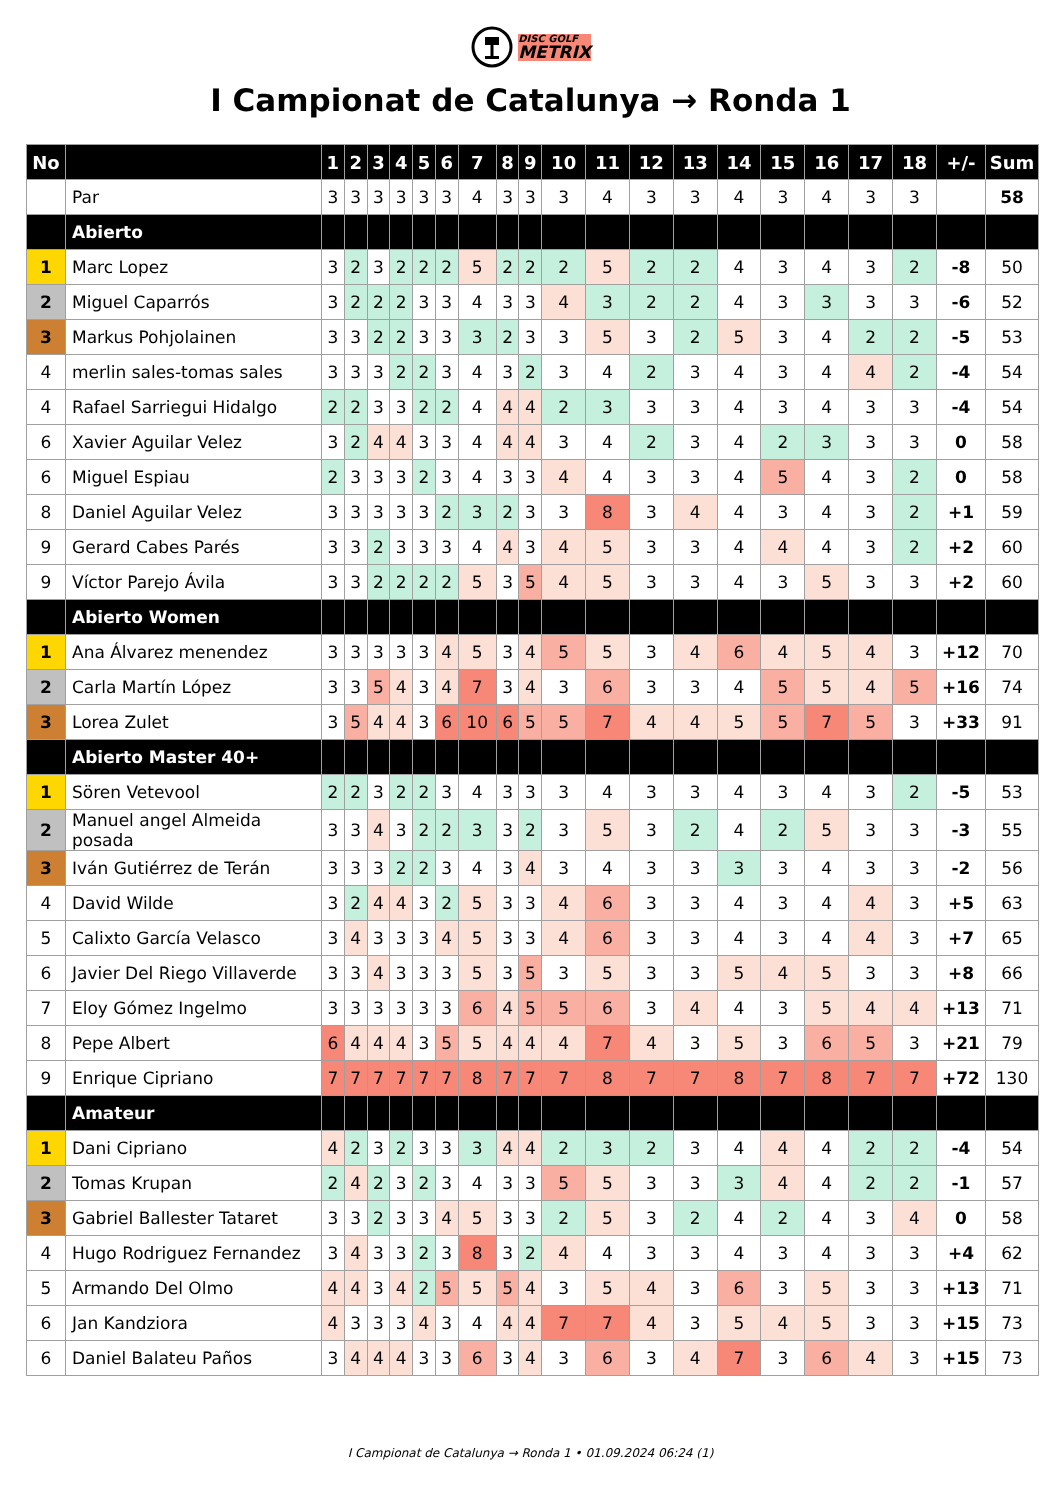DISC GOLF
METRIX
I Campionat de Catalunya → Ronda 1
| No | | 1 | 2 | 3 | 4 | 5 | 6 | 7 | 8 | 9 | 10 | 11 | 12 | 13 | 14 | 15 | 16 | 17 | 18 | +/- | Sum |
| --- | --- | --- | --- | --- | --- | --- | --- | --- | --- | --- | --- | --- | --- | --- | --- | --- | --- | --- | --- | --- | --- |
| | Par | 3 | 3 | 3 | 3 | 3 | 3 | 4 | 3 | 3 | 3 | 4 | 3 | 3 | 4 | 3 | 4 | 3 | 3 | | 58 |
| | Abierto | | | | | | | | | | | | | | | | | | | | |
| 1 | Marc Lopez | 3 | 2 | 3 | 2 | 2 | 2 | 5 | 2 | 2 | 2 | 5 | 2 | 2 | 4 | 3 | 4 | 3 | 2 | -8 | 50 |
| 2 | Miguel Caparrós | 3 | 2 | 2 | 2 | 3 | 3 | 4 | 3 | 3 | 4 | 3 | 2 | 2 | 4 | 3 | 3 | 3 | 3 | -6 | 52 |
| 3 | Markus Pohjolainen | 3 | 3 | 2 | 2 | 3 | 3 | 3 | 2 | 3 | 3 | 5 | 3 | 2 | 5 | 3 | 4 | 2 | 2 | -5 | 53 |
| 4 | merlin sales-tomas sales | 3 | 3 | 3 | 2 | 2 | 3 | 4 | 3 | 2 | 3 | 4 | 2 | 3 | 4 | 3 | 4 | 4 | 2 | -4 | 54 |
| 4 | Rafael Sarriegui Hidalgo | 2 | 2 | 3 | 3 | 2 | 2 | 4 | 4 | 4 | 2 | 3 | 3 | 3 | 4 | 3 | 4 | 3 | 3 | -4 | 54 |
| 6 | Xavier Aguilar Velez | 3 | 2 | 4 | 4 | 3 | 3 | 4 | 4 | 4 | 3 | 4 | 2 | 3 | 4 | 2 | 3 | 3 | 3 | 0 | 58 |
| 6 | Miguel Espiau | 2 | 3 | 3 | 3 | 2 | 3 | 4 | 3 | 3 | 4 | 4 | 3 | 3 | 4 | 5 | 4 | 3 | 2 | 0 | 58 |
| 8 | Daniel Aguilar Velez | 3 | 3 | 3 | 3 | 3 | 2 | 3 | 2 | 3 | 3 | 8 | 3 | 4 | 4 | 3 | 4 | 3 | 2 | +1 | 59 |
| 9 | Gerard Cabes Parés | 3 | 3 | 2 | 3 | 3 | 3 | 4 | 4 | 3 | 4 | 5 | 3 | 3 | 4 | 4 | 4 | 3 | 2 | +2 | 60 |
| 9 | Víctor Parejo Ávila | 3 | 3 | 2 | 2 | 2 | 2 | 5 | 3 | 5 | 4 | 5 | 3 | 3 | 4 | 3 | 5 | 3 | 3 | +2 | 60 |
| | Abierto Women | | | | | | | | | | | | | | | | | | | | |
| 1 | Ana Álvarez menendez | 3 | 3 | 3 | 3 | 3 | 4 | 5 | 3 | 4 | 5 | 5 | 3 | 4 | 6 | 4 | 5 | 4 | 3 | +12 | 70 |
| 2 | Carla Martín López | 3 | 3 | 5 | 4 | 3 | 4 | 7 | 3 | 4 | 3 | 6 | 3 | 3 | 4 | 5 | 5 | 4 | 5 | +16 | 74 |
| 3 | Lorea Zulet | 3 | 5 | 4 | 4 | 3 | 6 | 10 | 6 | 5 | 5 | 7 | 4 | 4 | 5 | 5 | 7 | 5 | 3 | +33 | 91 |
| | Abierto Master 40+ | | | | | | | | | | | | | | | | | | | | |
| 1 | Sören Vetevool | 2 | 2 | 3 | 2 | 2 | 3 | 4 | 3 | 3 | 3 | 4 | 3 | 3 | 4 | 3 | 4 | 3 | 2 | -5 | 53 |
| 2 | Manuel angel Almeida posada | 3 | 3 | 4 | 3 | 2 | 2 | 3 | 3 | 2 | 3 | 5 | 3 | 2 | 4 | 2 | 5 | 3 | 3 | -3 | 55 |
| 3 | Iván Gutiérrez de Terán | 3 | 3 | 3 | 2 | 2 | 3 | 4 | 3 | 4 | 3 | 4 | 3 | 3 | 3 | 3 | 4 | 3 | 3 | -2 | 56 |
| 4 | David Wilde | 3 | 2 | 4 | 4 | 3 | 2 | 5 | 3 | 3 | 4 | 6 | 3 | 3 | 4 | 3 | 4 | 4 | 3 | +5 | 63 |
| 5 | Calixto García Velasco | 3 | 4 | 3 | 3 | 3 | 4 | 5 | 3 | 3 | 4 | 6 | 3 | 3 | 4 | 3 | 4 | 4 | 3 | +7 | 65 |
| 6 | Javier Del Riego Villaverde | 3 | 3 | 4 | 3 | 3 | 3 | 5 | 3 | 5 | 3 | 5 | 3 | 3 | 5 | 4 | 5 | 3 | 3 | +8 | 66 |
| 7 | Eloy Gómez Ingelmo | 3 | 3 | 3 | 3 | 3 | 3 | 6 | 4 | 5 | 5 | 6 | 3 | 4 | 4 | 3 | 5 | 4 | 4 | +13 | 71 |
| 8 | Pepe Albert | 6 | 4 | 4 | 4 | 3 | 5 | 5 | 4 | 4 | 4 | 7 | 4 | 3 | 5 | 3 | 6 | 5 | 3 | +21 | 79 |
| 9 | Enrique Cipriano | 7 | 7 | 7 | 7 | 7 | 7 | 8 | 7 | 7 | 7 | 8 | 7 | 7 | 8 | 7 | 8 | 7 | 7 | +72 | 130 |
| | Amateur | | | | | | | | | | | | | | | | | | | | |
| 1 | Dani Cipriano | 4 | 2 | 3 | 2 | 3 | 3 | 3 | 4 | 4 | 2 | 3 | 2 | 3 | 4 | 4 | 4 | 2 | 2 | -4 | 54 |
| 2 | Tomas Krupan | 2 | 4 | 2 | 3 | 2 | 3 | 4 | 3 | 3 | 5 | 5 | 3 | 3 | 3 | 4 | 4 | 2 | 2 | -1 | 57 |
| 3 | Gabriel Ballester Tataret | 3 | 3 | 2 | 3 | 3 | 4 | 5 | 3 | 3 | 2 | 5 | 3 | 2 | 4 | 2 | 4 | 3 | 4 | 0 | 58 |
| 4 | Hugo Rodriguez Fernandez | 3 | 4 | 3 | 3 | 2 | 3 | 8 | 3 | 2 | 4 | 4 | 3 | 3 | 4 | 3 | 4 | 3 | 3 | +4 | 62 |
| 5 | Armando Del Olmo | 4 | 4 | 3 | 4 | 2 | 5 | 5 | 5 | 4 | 3 | 5 | 4 | 3 | 6 | 3 | 5 | 3 | 3 | +13 | 71 |
| 6 | Jan Kandziora | 4 | 3 | 3 | 3 | 4 | 3 | 4 | 4 | 4 | 7 | 7 | 4 | 3 | 5 | 4 | 5 | 3 | 3 | +15 | 73 |
| 6 | Daniel Balateu Paños | 3 | 4 | 4 | 4 | 3 | 3 | 6 | 3 | 4 | 3 | 6 | 3 | 4 | 7 | 3 | 6 | 4 | 3 | +15 | 73 |
I Campionat de Catalunya → Ronda 1 • 01.09.2024 06:24 (1)